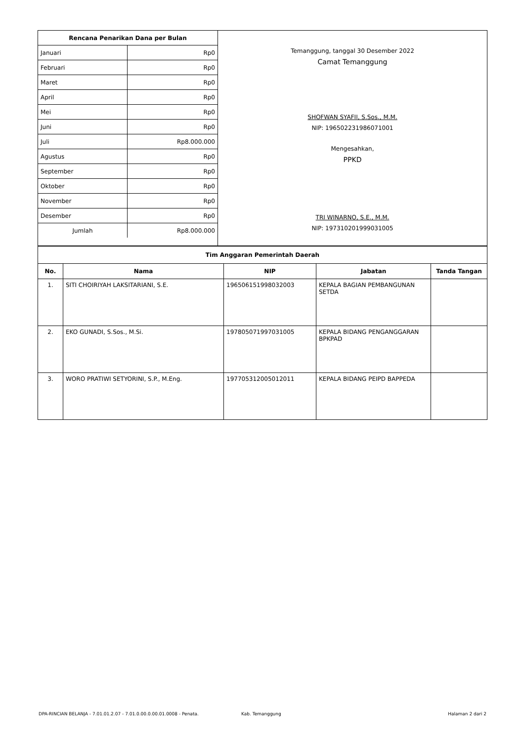| Rencana Penarikan Dana per Bulan | |
| --- | --- |
| Januari | Rp0 |
| Februari | Rp0 |
| Maret | Rp0 |
| April | Rp0 |
| Mei | Rp0 |
| Juni | Rp0 |
| Juli | Rp8.000.000 |
| Agustus | Rp0 |
| September | Rp0 |
| Oktober | Rp0 |
| November | Rp0 |
| Desember | Rp0 |
| Jumlah | Rp8.000.000 |
Temanggung, tanggal 30 Desember 2022
Camat Temanggung
SHOFWAN SYAFII, S.Sos., M.M.
NIP: 196502231986071001
Mengesahkan,
PPKD
TRI WINARNO, S.E., M.M.
NIP: 197310201999031005
| Tim Anggaran Pemerintah Daerah | | | | |
| --- | --- | --- | --- | --- |
| No. | Nama | NIP | Jabatan | Tanda Tangan |
| 1. | SITI CHOIRIYAH LAKSITARIANI, S.E. | 196506151998032003 | KEPALA BAGIAN PEMBANGUNAN SETDA | |
| 2. | EKO GUNADI, S.Sos., M.Si. | 197805071997031005 | KEPALA BIDANG PENGANGGARAN BPKPAD | |
| 3. | WORO PRATIWI SETYORINI, S.P., M.Eng. | 197705312005012011 | KEPALA BIDANG PEIPD BAPPEDA | |
DPA-RINCIAN BELANJA - 7.01.01.2.07 - 7.01.0.00.0.00.01.0008 - Penata. Kab. Temanggung Halaman 2 dari 2